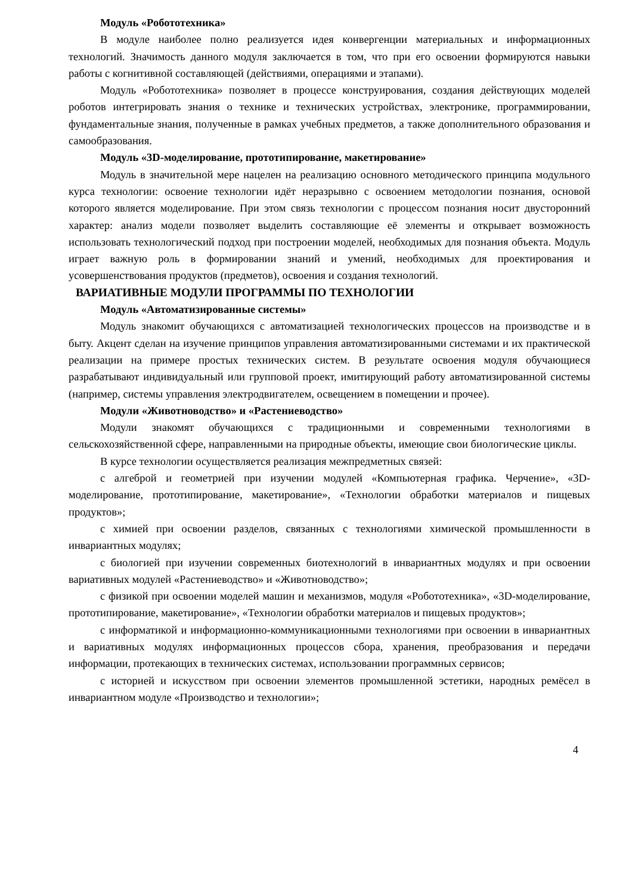Модуль «Робототехника»
В модуле наиболее полно реализуется идея конвергенции материальных и информационных технологий. Значимость данного модуля заключается в том, что при его освоении формируются навыки работы с когнитивной составляющей (действиями, операциями и этапами).
Модуль «Робототехника» позволяет в процессе конструирования, создания действующих моделей роботов интегрировать знания о технике и технических устройствах, электронике, программировании, фундаментальные знания, полученные в рамках учебных предметов, а также дополнительного образования и самообразования.
Модуль «3D-моделирование, прототипирование, макетирование»
Модуль в значительной мере нацелен на реализацию основного методического принципа модульного курса технологии: освоение технологии идёт неразрывно с освоением методологии познания, основой которого является моделирование. При этом связь технологии с процессом познания носит двусторонний характер: анализ модели позволяет выделить составляющие её элементы и открывает возможность использовать технологический подход при построении моделей, необходимых для познания объекта. Модуль играет важную роль в формировании знаний и умений, необходимых для проектирования и усовершенствования продуктов (предметов), освоения и создания технологий.
ВАРИАТИВНЫЕ МОДУЛИ ПРОГРАММЫ ПО ТЕХНОЛОГИИ
Модуль «Автоматизированные системы»
Модуль знакомит обучающихся с автоматизацией технологических процессов на производстве и в быту. Акцент сделан на изучение принципов управления автоматизированными системами и их практической реализации на примере простых технических систем. В результате освоения модуля обучающиеся разрабатывают индивидуальный или групповой проект, имитирующий работу автоматизированной системы (например, системы управления электродвигателем, освещением в помещении и прочее).
Модули «Животноводство» и «Растениеводство»
Модули знакомят обучающихся с традиционными и современными технологиями в сельскохозяйственной сфере, направленными на природные объекты, имеющие свои биологические циклы.
В курсе технологии осуществляется реализация межпредметных связей:
с алгеброй и геометрией при изучении модулей «Компьютерная графика. Черчение», «3D-моделирование, прототипирование, макетирование», «Технологии обработки материалов и пищевых продуктов»;
с химией при освоении разделов, связанных с технологиями химической промышленности в инвариантных модулях;
с биологией при изучении современных биотехнологий в инвариантных модулях и при освоении вариативных модулей «Растениеводство» и «Животноводство»;
с физикой при освоении моделей машин и механизмов, модуля «Робототехника», «3D-моделирование, прототипирование, макетирование», «Технологии обработки материалов и пищевых продуктов»;
с информатикой и информационно-коммуникационными технологиями при освоении в инвариантных и вариативных модулях информационных процессов сбора, хранения, преобразования и передачи информации, протекающих в технических системах, использовании программных сервисов;
с историей и искусством при освоении элементов промышленной эстетики, народных ремёсел в инвариантном модуле «Производство и технологии»;
4